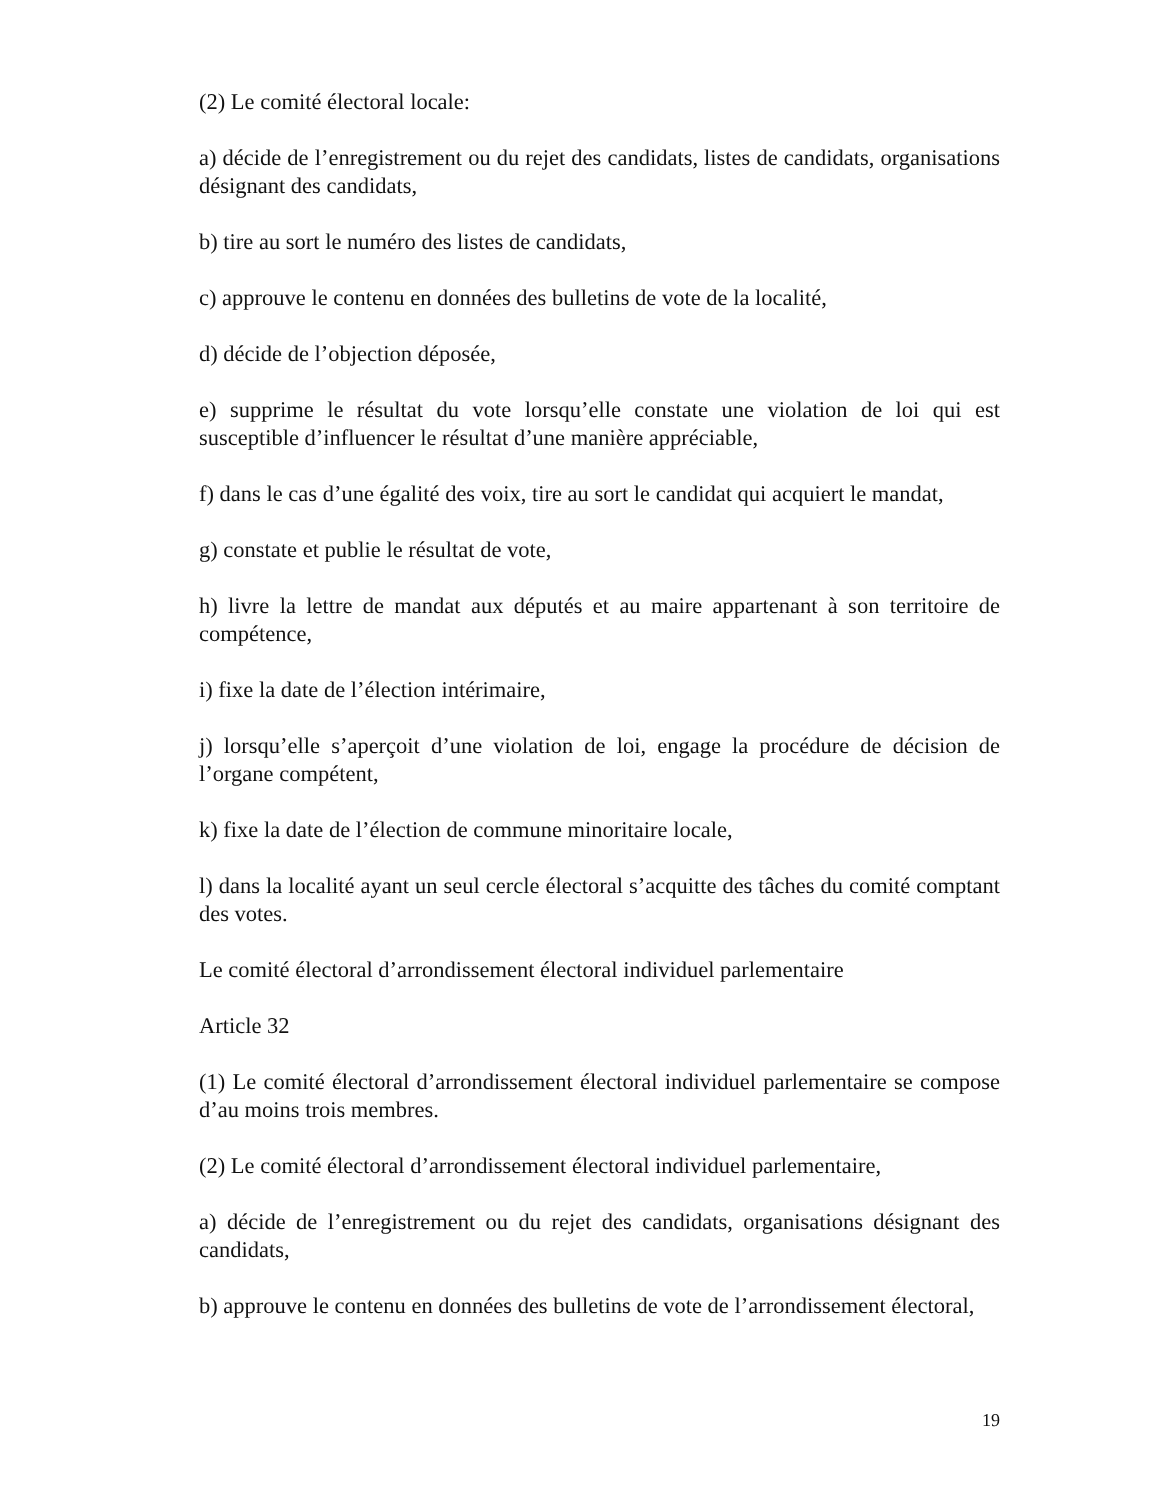(2) Le comité électoral locale:
a) décide de l’enregistrement ou du rejet des candidats, listes de candidats, organisations désignant des candidats,
b) tire au sort le numéro des listes de candidats,
c) approuve le contenu en données des bulletins de vote de la localité,
d) décide de l’objection déposée,
e) supprime le résultat du vote lorsqu’elle constate une violation de loi qui est susceptible d’influencer le résultat d’une manière appréciable,
f) dans le cas d’une égalité des voix, tire au sort le candidat qui acquiert le mandat,
g) constate et publie le résultat de vote,
h) livre la lettre de mandat aux députés et au maire appartenant à son territoire de compétence,
i) fixe la date de l’élection intérimaire,
j) lorsqu’elle s’aperçoit d’une violation de loi, engage la procédure de décision de l’organe compétent,
k) fixe la date de l’élection de commune minoritaire locale,
l) dans la localité ayant un seul cercle électoral s’acquitte des tâches du comité comptant des votes.
Le comité électoral d’arrondissement électoral individuel parlementaire
Article 32
(1) Le comité électoral d’arrondissement électoral individuel parlementaire se compose d’au moins trois membres.
(2) Le comité électoral d’arrondissement électoral individuel parlementaire,
a) décide de l’enregistrement ou du rejet des candidats, organisations désignant des candidats,
b) approuve le contenu en données des bulletins de vote de l’arrondissement électoral,
19